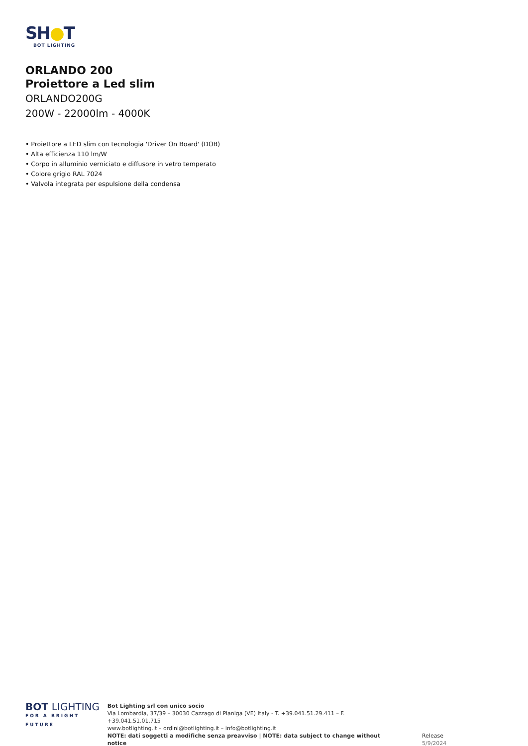SH●T
BOT LIGHTING
ORLANDO 200
Proiettore a Led slim
ORLANDO200G
200W - 22000lm - 4000K
• Proiettore a LED slim con tecnologia 'Driver On Board' (DOB)
• Alta efficienza 110 lm/W
• Corpo in alluminio verniciato e diffusore in vetro temperato
• Colore grigio RAL 7024
• Valvola integrata per espulsione della condensa
BOT LIGHTING
FOR A BRIGHT FUTURE
Bot Lighting srl con unico socio
Via Lombardia, 37/39 – 30030 Cazzago di Pianiga (VE) Italy - T. +39.041.51.29.411 – F. +39.041.51.01.715
www.botlighting.it – ordini@botlighting.it – info@botlighting.it
NOTE: dati soggetti a modifiche senza preavviso | NOTE: data subject to change without notice
Release 5/9/2024